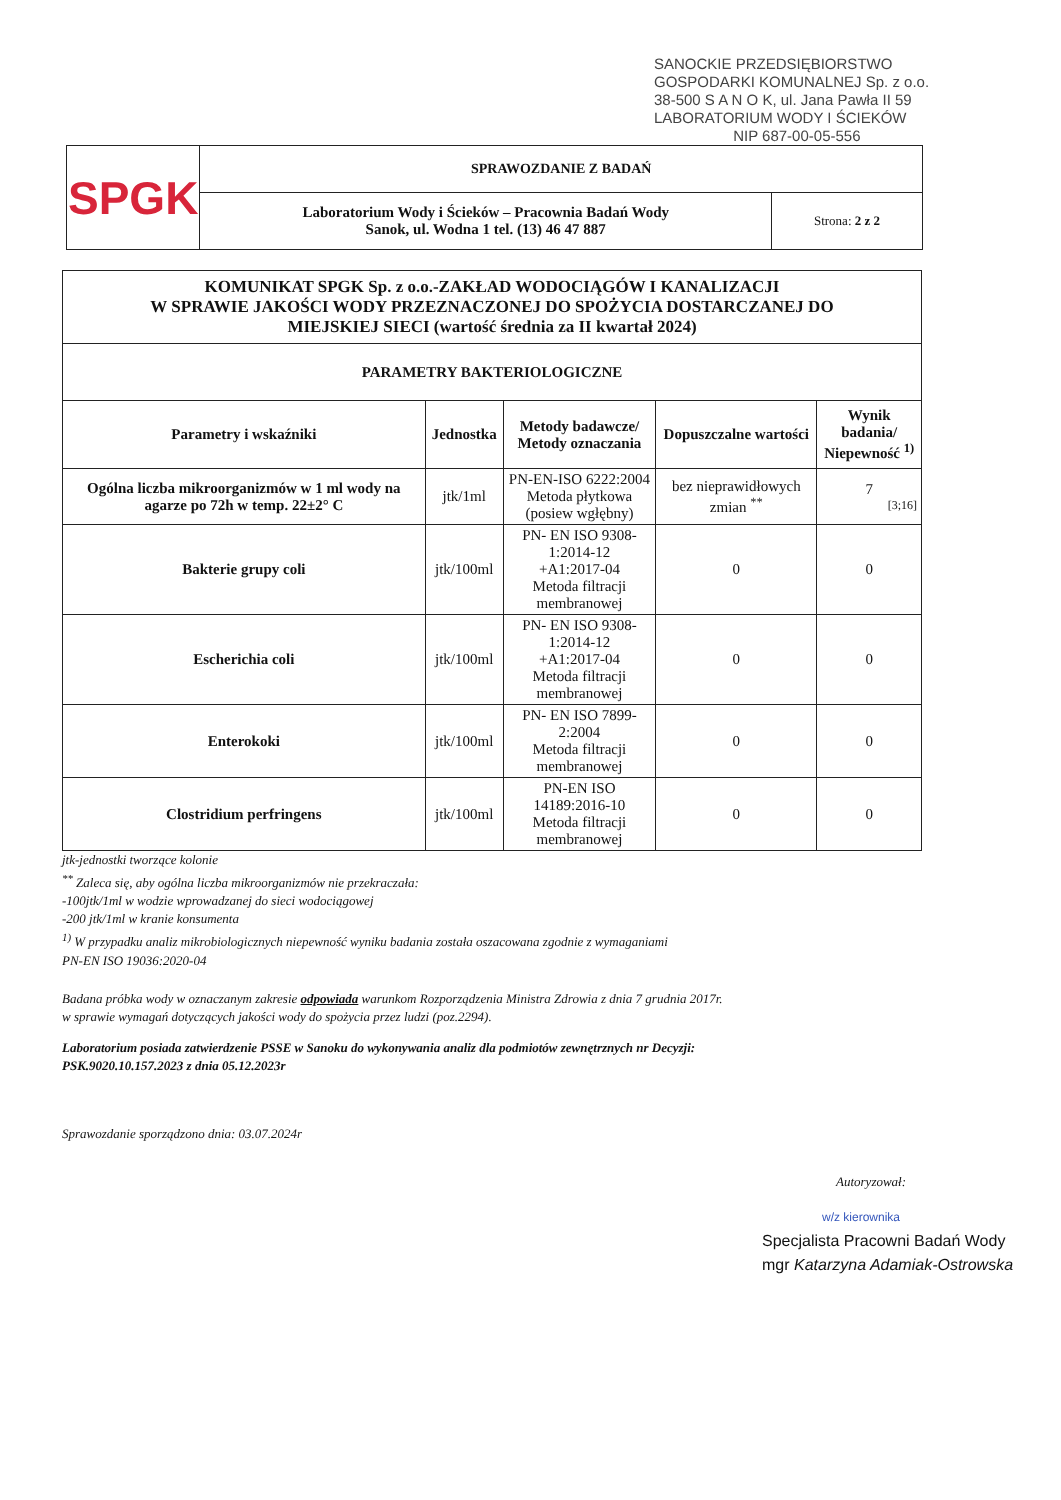SANOCKIE PRZEDSIĘBIORSTWO
GOSPODARKI KOMUNALNEJ Sp. z o.o.
38-500 S A N O K, ul. Jana Pawła II 59
LABORATORIUM WODY I ŚCIEKÓW
NIP 687-00-05-556
| SPGK | SPRAWOZDANIE Z BADAŃ | |
| | Laboratorium Wody i Ścieków – Pracownia Badań Wody Sanok, ul. Wodna 1 tel. (13) 46 47 887 | Strona: 2 z 2 |
| KOMUNIKAT SPGK Sp. z o.o.-ZAKŁAD WODOCIĄGÓW I KANALIZACJI W SPRAWIE JAKOŚCI WODY PRZEZNACZONEJ DO SPOŻYCIA DOSTARCZANEJ DO MIEJSKIEJ SIECI (wartość średnia za II kwartał 2024) | | | | |
| --- | --- | --- | --- | --- |
| PARAMETRY BAKTERIOLOGICZNE | | | | |
| Parametry i wskaźniki | Jednostka | Metody badawcze/ Metody oznaczania | Dopuszczalne wartości | Wynik badania/ Niepewność <sup>1)</sup> |
| Ogólna liczba mikroorganizmów w 1 ml wody na agarze po 72h w temp. 22±2° C | jtk/1ml | PN-EN-ISO 6222:2004 Metoda płytkowa (posiew wgłębny) | bez nieprawidłowych zmian <sup>**</sup> | 7 [3;16] |
| Bakterie grupy coli | jtk/100ml | PN- EN ISO 9308-1:2014-12 +A1:2017-04 Metoda filtracji membranowej | 0 | 0 |
| Escherichia coli | jtk/100ml | PN- EN ISO 9308-1:2014-12 +A1:2017-04 Metoda filtracji membranowej | 0 | 0 |
| Enterokoki | jtk/100ml | PN- EN ISO 7899-2:2004 Metoda filtracji membranowej | 0 | 0 |
| Clostridium perfringens | jtk/100ml | PN-EN ISO 14189:2016-10 Metoda filtracji membranowej | 0 | 0 |
jtk-jednostki tworzące kolonie
<sup>**</sup> Zaleca się, aby ogólna liczba mikroorganizmów nie przekraczała:
-100jtk/1ml w wodzie wprowadzanej do sieci wodociągowej
-200 jtk/1ml w kranie konsumenta
<sup>1)</sup> W przypadku analiz mikrobiologicznych niepewność wyniku badania została oszacowana zgodnie z wymaganiami
PN-EN ISO 19036:2020-04
Badana próbka wody w oznaczanym zakresie odpowiada warunkom Rozporządzenia Ministra Zdrowia z dnia 7 grudnia 2017r.
w sprawie wymagań dotyczących jakości wody do spożycia przez ludzi (poz.2294).
Laboratorium posiada zatwierdzenie PSSE w Sanoku do wykonywania analiz dla podmiotów zewnętrznych nr Decyzji:
PSK.9020.10.157.2023 z dnia 05.12.2023r
Sprawozdanie sporządzono dnia: 03.07.2024r
Autoryzował:
w/z kierownika
Specjalista Pracowni Badań Wody
mgr Katarzyna Adamiak-Ostrowska